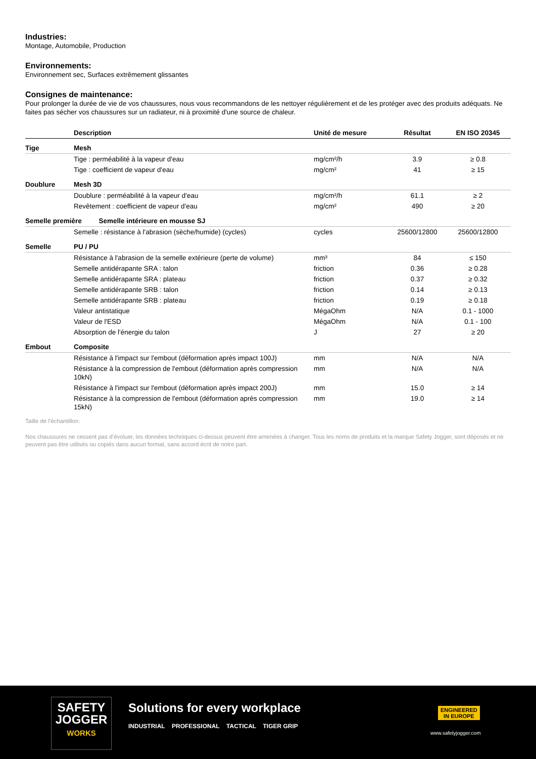Industries:
Montage, Automobile, Production
Environnements:
Environnement sec, Surfaces extrêmement glissantes
Consignes de maintenance:
Pour prolonger la durée de vie de vos chaussures, nous vous recommandons de les nettoyer régulièrement et de les protéger avec des produits adéquats. Ne faites pas sécher vos chaussures sur un radiateur, ni à proximité d'une source de chaleur.
| | Description | Unité de mesure | Résultat | EN ISO 20345 |
| --- | --- | --- | --- | --- |
| Tige | Mesh | | | |
| | Tige : perméabilité à la vapeur d'eau | mg/cm²/h | 3.9 | ≥ 0.8 |
| | Tige : coefficient de vapeur d'eau | mg/cm² | 41 | ≥ 15 |
| Doublure | Mesh 3D | | | |
| | Doublure : perméabilité à la vapeur d'eau | mg/cm²/h | 61.1 | ≥ 2 |
| | Revêtement : coefficient de vapeur d'eau | mg/cm² | 490 | ≥ 20 |
| Semelle première Semelle intérieure en mousse SJ | | | | |
| | Semelle : résistance à l'abrasion (sèche/humide) (cycles) | cycles | 25600/12800 | 25600/12800 |
| Semelle | PU / PU | | | |
| | Résistance à l'abrasion de la semelle extérieure (perte de volume) | mm³ | 84 | ≤ 150 |
| | Semelle antidérapante SRA : talon | friction | 0.36 | ≥ 0.28 |
| | Semelle antidérapante SRA : plateau | friction | 0.37 | ≥ 0.32 |
| | Semelle antidérapante SRB : talon | friction | 0.14 | ≥ 0.13 |
| | Semelle antidérapante SRB : plateau | friction | 0.19 | ≥ 0.18 |
| | Valeur antistatique | MégaOhm | N/A | 0.1 - 1000 |
| | Valeur de l'ESD | MégaOhm | N/A | 0.1 - 100 |
| | Absorption de l'énergie du talon | J | 27 | ≥ 20 |
| Embout | Composite | | | |
| | Résistance à l'impact sur l'embout (déformation après impact 100J) | mm | N/A | N/A |
| | Résistance à la compression de l'embout (déformation après compression 10kN) | mm | N/A | N/A |
| | Résistance à l'impact sur l'embout (déformation après impact 200J) | mm | 15.0 | ≥ 14 |
| | Résistance à la compression de l'embout (déformation après compression 15kN) | mm | 19.0 | ≥ 14 |
Taille de l'échantillon:
Nos chaussures ne cessent pas d’évoluer, les données techniques ci-dessus peuvent être amenées à changer. Tous les noms de produits et la marque Safety Jogger, sont déposés et ne peuvent pas être utilisés ou copiés dans aucun format, sans accord écrit de notre part.
SAFETY
JOGGER
WORKS
Solutions for every workplace
INDUSTRIAL PROFESSIONAL TACTICAL TIGER GRIP
ENGINEERED
IN EUROPE
www.safetyjogger.com